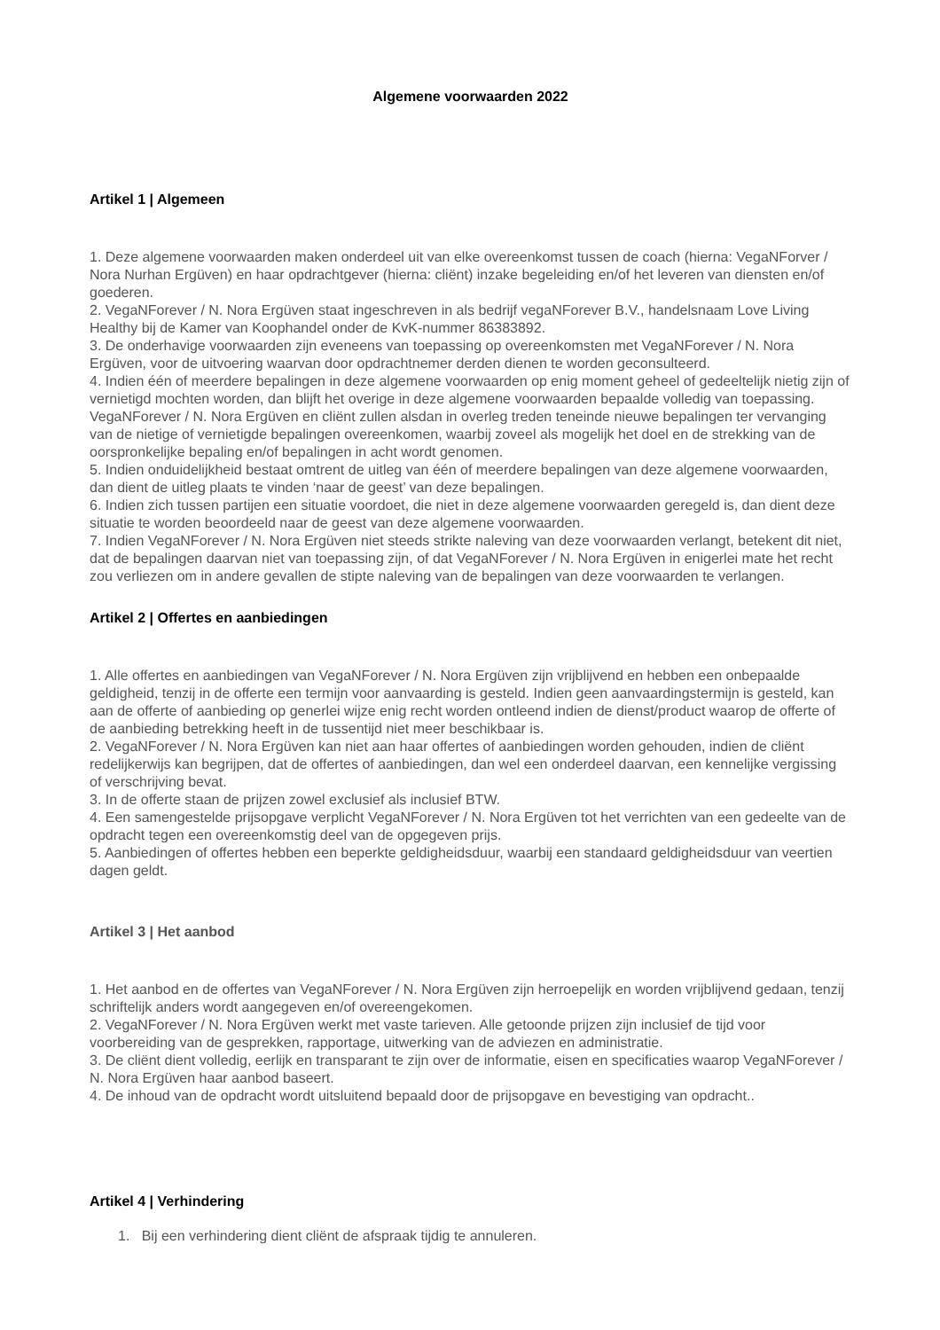Algemene voorwaarden 2022
Artikel 1 | Algemeen
1. Deze algemene voorwaarden maken onderdeel uit van elke overeenkomst tussen de coach (hierna: VegaNForver / Nora Nurhan Ergüven) en haar opdrachtgever (hierna: cliënt) inzake begeleiding en/of het leveren van diensten en/of goederen.
2. VegaNForever / N. Nora Ergüven staat ingeschreven in als bedrijf vegaNForever B.V., handelsnaam Love Living Healthy bij de Kamer van Koophandel onder de KvK-nummer 86383892.
3. De onderhavige voorwaarden zijn eveneens van toepassing op overeenkomsten met VegaNForever / N. Nora Ergüven, voor de uitvoering waarvan door opdrachtnemer derden dienen te worden geconsulteerd.
4. Indien één of meerdere bepalingen in deze algemene voorwaarden op enig moment geheel of gedeeltelijk nietig zijn of vernietigd mochten worden, dan blijft het overige in deze algemene voorwaarden bepaalde volledig van toepassing. VegaNForever / N. Nora Ergüven en cliënt zullen alsdan in overleg treden teneinde nieuwe bepalingen ter vervanging van de nietige of vernietigde bepalingen overeenkomen, waarbij zoveel als mogelijk het doel en de strekking van de oorspronkelijke bepaling en/of bepalingen in acht wordt genomen.
5. Indien onduidelijkheid bestaat omtrent de uitleg van één of meerdere bepalingen van deze algemene voorwaarden, dan dient de uitleg plaats te vinden ‘naar de geest’ van deze bepalingen.
6. Indien zich tussen partijen een situatie voordoet, die niet in deze algemene voorwaarden geregeld is, dan dient deze situatie te worden beoordeeld naar de geest van deze algemene voorwaarden.
7. Indien VegaNForever / N. Nora Ergüven niet steeds strikte naleving van deze voorwaarden verlangt, betekent dit niet, dat de bepalingen daarvan niet van toepassing zijn, of dat VegaNForever / N. Nora Ergüven in enigerlei mate het recht zou verliezen om in andere gevallen de stipte naleving van de bepalingen van deze voorwaarden te verlangen.
Artikel 2 | Offertes en aanbiedingen
1. Alle offertes en aanbiedingen van VegaNForever / N. Nora Ergüven zijn vrijblijvend en hebben een onbepaalde geldigheid, tenzij in de offerte een termijn voor aanvaarding is gesteld. Indien geen aanvaardingstermijn is gesteld, kan aan de offerte of aanbieding op generlei wijze enig recht worden ontleend indien de dienst/product waarop de offerte of de aanbieding betrekking heeft in de tussentijd niet meer beschikbaar is.
2. VegaNForever / N. Nora Ergüven kan niet aan haar offertes of aanbiedingen worden gehouden, indien de cliënt redelijkerwijs kan begrijpen, dat de offertes of aanbiedingen, dan wel een onderdeel daarvan, een kennelijke vergissing of verschrijving bevat.
3. In de offerte staan de prijzen zowel exclusief als inclusief BTW.
4. Een samengestelde prijsopgave verplicht VegaNForever / N. Nora Ergüven tot het verrichten van een gedeelte van de opdracht tegen een overeenkomstig deel van de opgegeven prijs.
5. Aanbiedingen of offertes hebben een beperkte geldigheidsduur, waarbij een standaard geldigheidsduur van veertien dagen geldt.
Artikel 3 | Het aanbod
1. Het aanbod en de offertes van VegaNForever / N. Nora Ergüven zijn herroepelijk en worden vrijblijvend gedaan, tenzij schriftelijk anders wordt aangegeven en/of overeengekomen.
2. VegaNForever / N. Nora Ergüven werkt met vaste tarieven. Alle getoonde prijzen zijn inclusief de tijd voor voorbereiding van de gesprekken, rapportage, uitwerking van de adviezen en administratie.
3. De cliënt dient volledig, eerlijk en transparant te zijn over de informatie, eisen en specificaties waarop VegaNForever / N. Nora Ergüven haar aanbod baseert.
4. De inhoud van de opdracht wordt uitsluitend bepaald door de prijsopgave en bevestiging van opdracht..
Artikel 4 | Verhindering
1. Bij een verhindering dient cliënt de afspraak tijdig te annuleren.